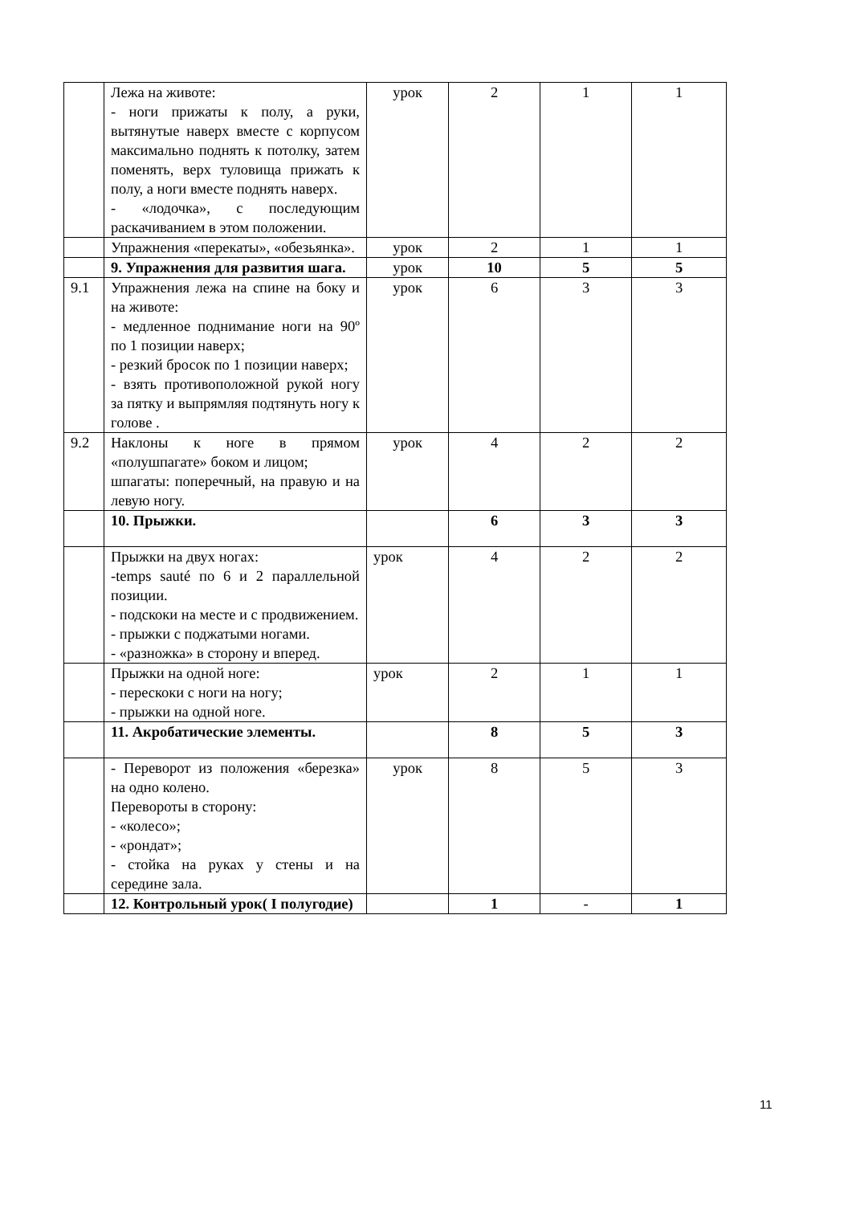| | Лежа на животе: - ноги прижаты к полу, а руки, вытянутые наверх вместе с корпусом максимально поднять к потолку, затем поменять, верх туловища прижать к полу, а ноги вместе поднять наверх. - «лодочка», с последующим раскачиванием в этом положении. | урок | 2 | 1 | 1 |
| | Упражнения «перекаты», «обезьянка». | урок | 2 | 1 | 1 |
| | 9. Упражнения для развития шага. | урок | 10 | 5 | 5 |
| 9.1 | Упражнения лежа на спине на боку и на животе: - медленное поднимание ноги на 90º по 1 позиции наверх; - резкий бросок по 1 позиции наверх; - взять противоположной рукой ногу за пятку и выпрямляя подтянуть ногу к голове . | урок | 6 | 3 | 3 |
| 9.2 | Наклоны к ноге в прямом «полушпагате» боком и лицом; шпагаты: поперечный, на правую и на левую ногу. | урок | 4 | 2 | 2 |
| | 10. Прыжки. | | 6 | 3 | 3 |
| | Прыжки на двух ногах: -temps sauté по 6 и 2 параллельной позиции. - подскоки на месте и с продвижением. - прыжки с поджатыми ногами. - «разножка» в сторону и вперед. | урок | 4 | 2 | 2 |
| | Прыжки на одной ноге: - перескоки с ноги на ногу; - прыжки на одной ноге. | урок | 2 | 1 | 1 |
| | 11. Акробатические элементы. | | 8 | 5 | 3 |
| | - Переворот из положения «березка» на одно колено. Перевороты в сторону: - «колесо»; - «рондат»; - стойка на руках у стены и на середине зала. | урок | 8 | 5 | 3 |
| | 12. Контрольный урок( I полугодие) | | 1 | - | 1 |
11